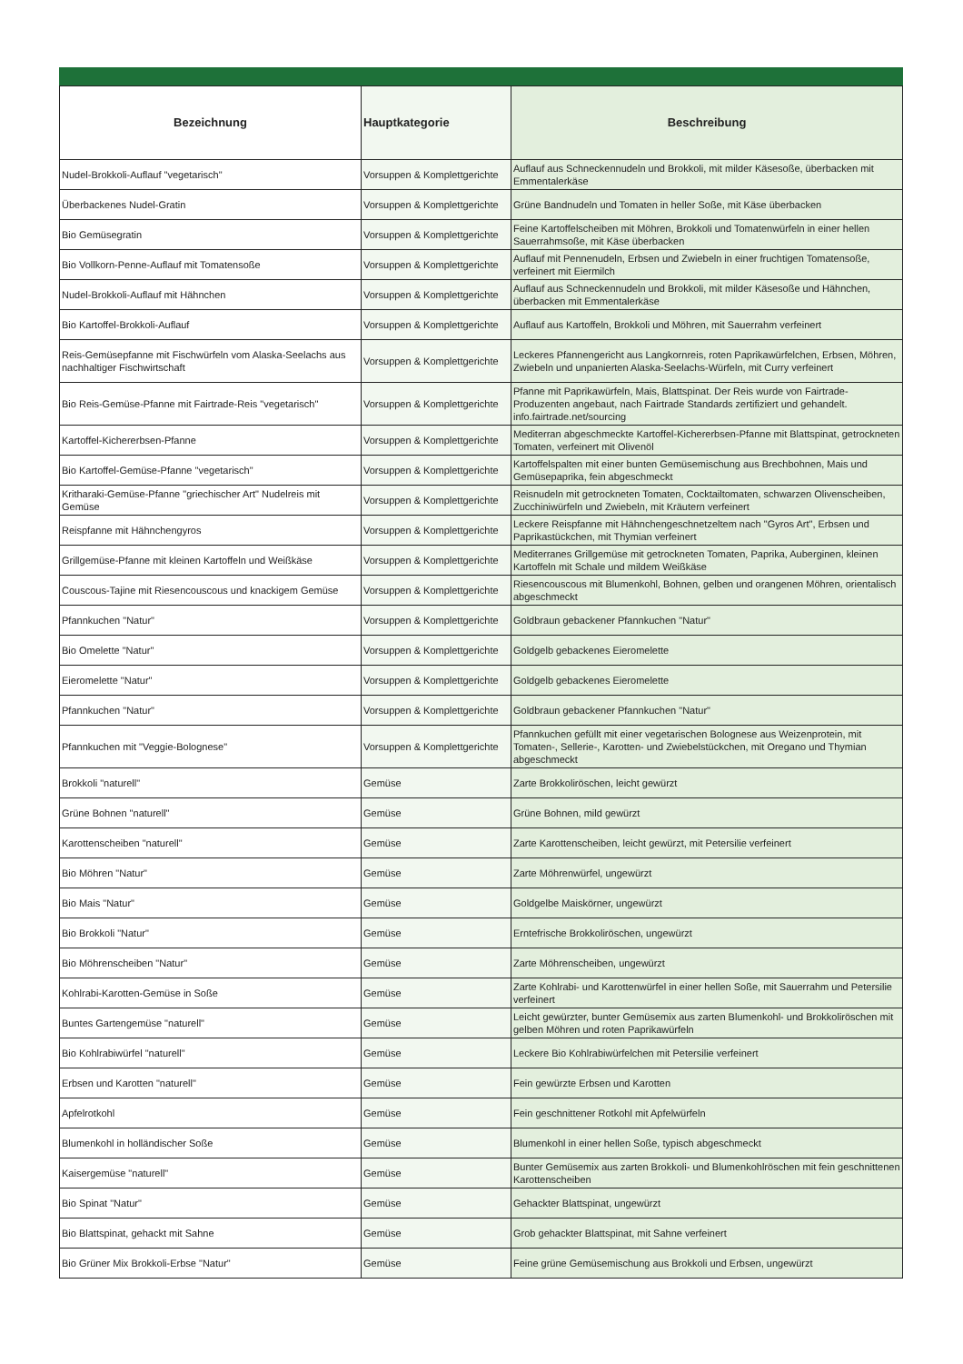| Bezeichnung | Hauptkategorie | Beschreibung |
| --- | --- | --- |
| Nudel-Brokkoli-Auflauf "vegetarisch" | Vorsuppen & Komplettgerichte | Auflauf aus Schneckennudeln und Brokkoli, mit milder Käsesoße, überbacken mit Emmentalerkäse |
| Überbackenes Nudel-Gratin | Vorsuppen & Komplettgerichte | Grüne Bandnudeln und Tomaten in heller Soße, mit Käse überbacken |
| Bio Gemüsegratin | Vorsuppen & Komplettgerichte | Feine Kartoffelscheiben mit Möhren, Brokkoli und Tomatenwürfeln in einer hellen Sauerrahmsoße, mit Käse überbacken |
| Bio Vollkorn-Penne-Auflauf mit Tomatensoße | Vorsuppen & Komplettgerichte | Auflauf mit Pennenudeln, Erbsen und Zwiebeln in einer fruchtigen Tomatensoße, verfeinert mit Eiermilch |
| Nudel-Brokkoli-Auflauf mit Hähnchen | Vorsuppen & Komplettgerichte | Auflauf aus Schneckennudeln und Brokkoli, mit milder Käsesoße und Hähnchen, überbacken mit Emmentalerkäse |
| Bio Kartoffel-Brokkoli-Auflauf | Vorsuppen & Komplettgerichte | Auflauf aus Kartoffeln, Brokkoli und Möhren, mit Sauerrahm verfeinert |
| Reis-Gemüsepfanne mit Fischwürfeln vom Alaska-Seelachs aus nachhaltiger Fischwirtschaft | Vorsuppen & Komplettgerichte | Leckeres Pfannengericht aus Langkornreis, roten Paprikawürfelchen, Erbsen, Möhren, Zwiebeln und unpanierten Alaska-Seelachs-Würfeln, mit Curry verfeinert |
| Bio Reis-Gemüse-Pfanne mit Fairtrade-Reis "vegetarisch" | Vorsuppen & Komplettgerichte | Pfanne mit Paprikawürfeln, Mais, Blattspinat. Der Reis wurde von Fairtrade-Produzenten angebaut, nach Fairtrade Standards zertifiziert und gehandelt. info.fairtrade.net/sourcing |
| Kartoffel-Kichererbsen-Pfanne | Vorsuppen & Komplettgerichte | Mediterran abgeschmeckte Kartoffel-Kichererbsen-Pfanne mit Blattspinat, getrockneten Tomaten, verfeinert mit Olivenöl |
| Bio Kartoffel-Gemüse-Pfanne "vegetarisch" | Vorsuppen & Komplettgerichte | Kartoffelspalten mit einer bunten Gemüsemischung aus Brechbohnen, Mais und Gemüsepaprika, fein abgeschmeckt |
| Kritharaki-Gemüse-Pfanne "griechischer Art" Nudelreis mit Gemüse | Vorsuppen & Komplettgerichte | Reisnudeln mit getrockneten Tomaten, Cocktailtomaten, schwarzen Olivenscheiben, Zucchiniwürfeln und Zwiebeln, mit Kräutern verfeinert |
| Reispfanne mit Hähnchengyros | Vorsuppen & Komplettgerichte | Leckere Reispfanne mit Hähnchengeschnetzeltem nach "Gyros Art", Erbsen und Paprikastückchen, mit Thymian verfeinert |
| Grillgemüse-Pfanne mit kleinen Kartoffeln und Weißkäse | Vorsuppen & Komplettgerichte | Mediterranes Grillgemüse mit getrockneten Tomaten, Paprika, Auberginen, kleinen Kartoffeln mit Schale und mildem Weißkäse |
| Couscous-Tajine mit Riesencouscous und knackigem Gemüse | Vorsuppen & Komplettgerichte | Riesencouscous mit Blumenkohl, Bohnen, gelben und orangenen Möhren, orientalisch abgeschmeckt |
| Pfannkuchen "Natur" | Vorsuppen & Komplettgerichte | Goldbraun gebackener Pfannkuchen "Natur" |
| Bio Omelette "Natur" | Vorsuppen & Komplettgerichte | Goldgelb gebackenes Eieromelette |
| Eieromelette "Natur" | Vorsuppen & Komplettgerichte | Goldgelb gebackenes Eieromelette |
| Pfannkuchen "Natur" | Vorsuppen & Komplettgerichte | Goldbraun gebackener Pfannkuchen "Natur" |
| Pfannkuchen mit "Veggie-Bolognese" | Vorsuppen & Komplettgerichte | Pfannkuchen gefüllt mit einer vegetarischen Bolognese aus Weizenprotein, mit Tomaten-, Sellerie-, Karotten- und Zwiebelstückchen, mit Oregano und Thymian abgeschmeckt |
| Brokkoli "naturell" | Gemüse | Zarte Brokkoliröschen, leicht gewürzt |
| Grüne Bohnen "naturell" | Gemüse | Grüne Bohnen, mild gewürzt |
| Karottenscheiben "naturell" | Gemüse | Zarte Karottenscheiben, leicht gewürzt, mit Petersilie verfeinert |
| Bio Möhren "Natur" | Gemüse | Zarte Möhrenwürfel, ungewürzt |
| Bio Mais "Natur" | Gemüse | Goldgelbe Maiskörner, ungewürzt |
| Bio Brokkoli "Natur" | Gemüse | Erntefrische Brokkoliröschen, ungewürzt |
| Bio Möhrenscheiben "Natur" | Gemüse | Zarte Möhrenscheiben, ungewürzt |
| Kohlrabi-Karotten-Gemüse in Soße | Gemüse | Zarte Kohlrabi- und Karottenwürfel in einer hellen Soße, mit Sauerrahm und Petersilie verfeinert |
| Buntes Gartengemüse "naturell" | Gemüse | Leicht gewürzter, bunter Gemüsemix aus zarten Blumenkohl- und Brokkoliröschen mit gelben Möhren und roten Paprikawürfeln |
| Bio Kohlrabiwürfel "naturell" | Gemüse | Leckere Bio Kohlrabiwürfelchen mit Petersilie verfeinert |
| Erbsen und Karotten "naturell" | Gemüse | Fein gewürzte Erbsen und Karotten |
| Apfelrotkohl | Gemüse | Fein geschnittener Rotkohl mit Apfelwürfeln |
| Blumenkohl in holländischer Soße | Gemüse | Blumenkohl in einer hellen Soße, typisch abgeschmeckt |
| Kaisergemüse "naturell" | Gemüse | Bunter Gemüsemix aus zarten Brokkoli- und Blumenkohlröschen mit fein geschnittenen Karottenscheiben |
| Bio Spinat "Natur" | Gemüse | Gehackter Blattspinat, ungewürzt |
| Bio Blattspinat, gehackt mit Sahne | Gemüse | Grob gehackter Blattspinat, mit Sahne verfeinert |
| Bio Grüner Mix Brokkoli-Erbse "Natur" | Gemüse | Feine grüne Gemüsemischung aus Brokkoli und Erbsen, ungewürzt |